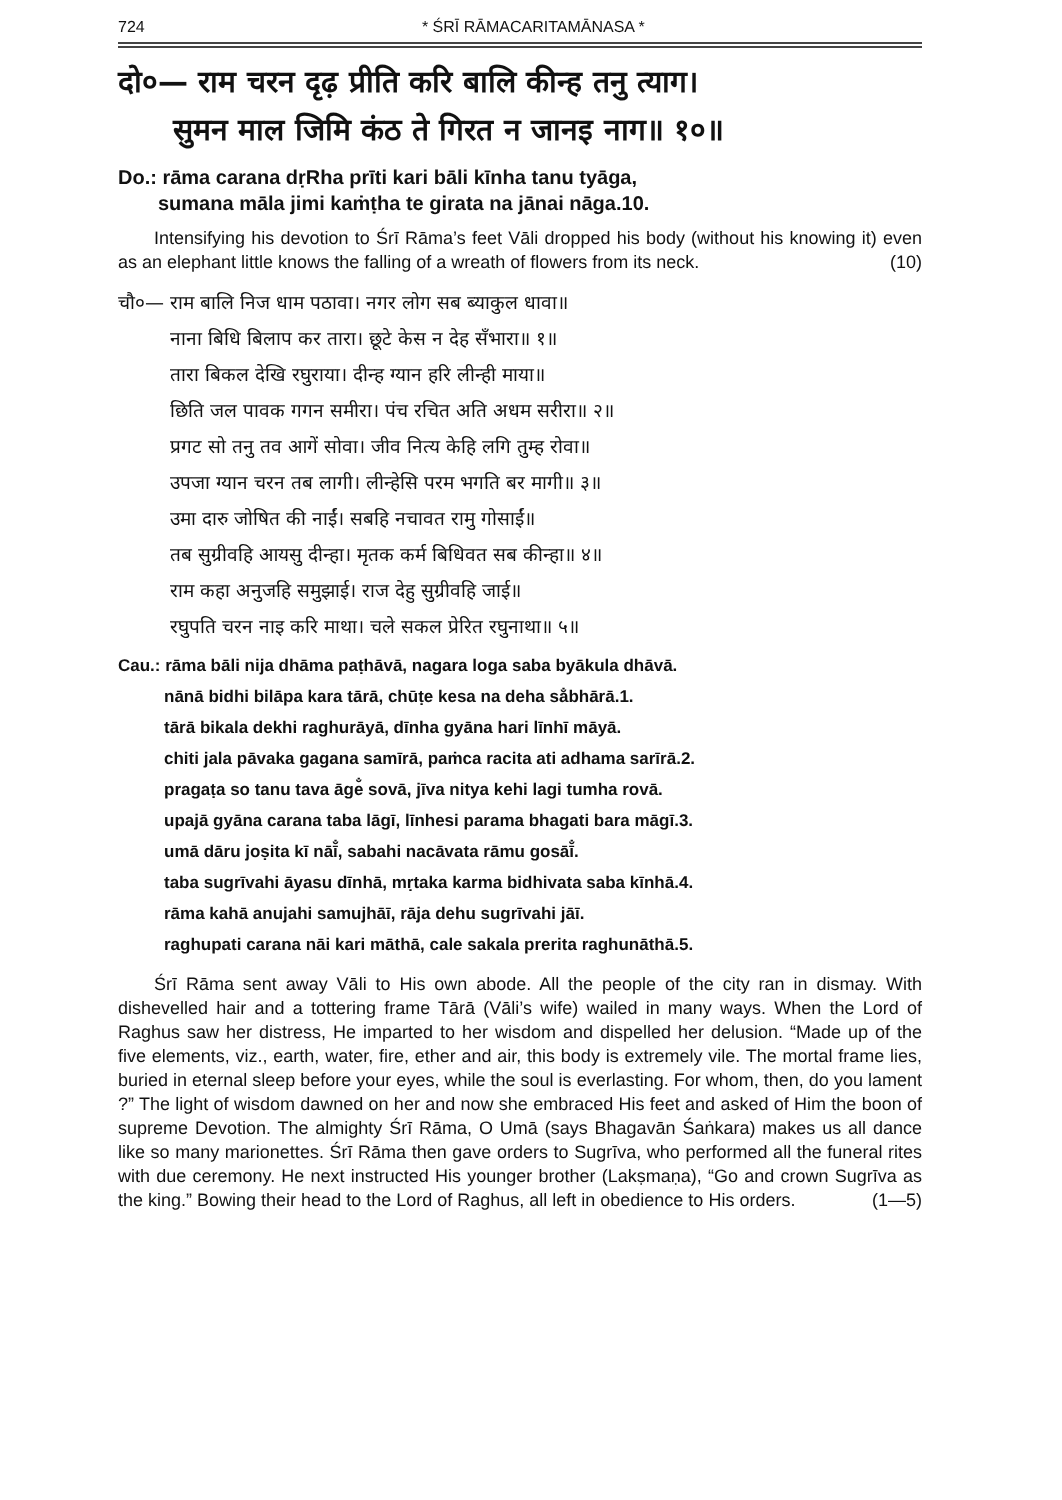724 * ŚRĪ RĀMACARITAMĀNASA *
दो०— राम चरन दृढ़ प्रीति करि बालि कीन्ह तनु त्याग।
सुमन माल जिमि कंठ ते गिरत न जानइ नाग॥ १०॥
Do.: rāma carana dṛRha prīti kari bāli kīnha tanu tyāga,
sumana māla jimi kaṁṭha te girata na jānai nāga.10.
Intensifying his devotion to Śrī Rāma’s feet Vāli dropped his body (without his knowing it) even as an elephant little knows the falling of a wreath of flowers from its neck. (10)
| चौ०— राम बालि निज धाम पठावा। नगर लोग सब ब्याकुल धावा॥ |
| नाना बिधि बिलाप कर तारा। छूटे केस न देह सँभारा॥ १॥ |
| तारा बिकल देखि रघुराया। दीन्ह ग्यान हरि लीन्ही माया॥ |
| छिति जल पावक गगन समीरा। पंच रचित अति अधम सरीरा॥ २॥ |
| प्रगट सो तनु तव आगें सोवा। जीव नित्य केहि लगि तुम्ह रोवा॥ |
| उपजा ग्यान चरन तब लागी। लीन्हेसि परम भगति बर मागी॥ ३॥ |
| उमा दारु जोषित की नाईं। सबहि नचावत रामु गोसाईं॥ |
| तब सुग्रीवहि आयसु दीन्हा। मृतक कर्म बिधिवत सब कीन्हा॥ ४॥ |
| राम कहा अनुजहि समुझाई। राज देहु सुग्रीवहि जाई॥ |
| रघुपति चरन नाइ करि माथा। चले सकल प्रेरित रघुनाथा॥ ५॥ |
| Cau.: rāma bāli nija dhāma paṭhāvā, nagara loga saba byākula dhāvā. |
| nānā bidhi bilāpa kara tārā, chūṭe kesa na deha sa̐bhārā.1. |
| tārā bikala dekhi raghurāyā, dīnha gyāna hari līnhī māyā. |
| chiti jala pāvaka gagana samīrā, paṁca racita ati adhama sarīrā.2. |
| pragaṭa so tanu tava āge̐ sovā, jīva nitya kehi lagi tumha rovā. |
| upajā gyāna carana taba lāgī, līnhesi parama bhagati bara māgī.3. |
| umā dāru joṣita kī nāī̐, sabahi nacāvata rāmu gosāī̐. |
| taba sugrīvahi āyasu dīnhā, mṛtaka karma bidhivata saba kīnhā.4. |
| rāma kahā anujahi samujhāī, rāja dehu sugrīvahi jāī. |
| raghupati carana nāi kari māthā, cale sakala prerita raghunāthā.5. |
Śrī Rāma sent away Vāli to His own abode. All the people of the city ran in dismay. With dishevelled hair and a tottering frame Tārā (Vāli’s wife) wailed in many ways. When the Lord of Raghus saw her distress, He imparted to her wisdom and dispelled her delusion. “Made up of the five elements, viz., earth, water, fire, ether and air, this body is extremely vile. The mortal frame lies, buried in eternal sleep before your eyes, while the soul is everlasting. For whom, then, do you lament ?” The light of wisdom dawned on her and now she embraced His feet and asked of Him the boon of supreme Devotion. The almighty Śrī Rāma, O Umā (says Bhagavān Śaṅkara) makes us all dance like so many marionettes. Śrī Rāma then gave orders to Sugrīva, who performed all the funeral rites with due ceremony. He next instructed His younger brother (Lakṣmaṇa), “Go and crown Sugrīva as the king.” Bowing their head to the Lord of Raghus, all left in obedience to His orders. (1—5)